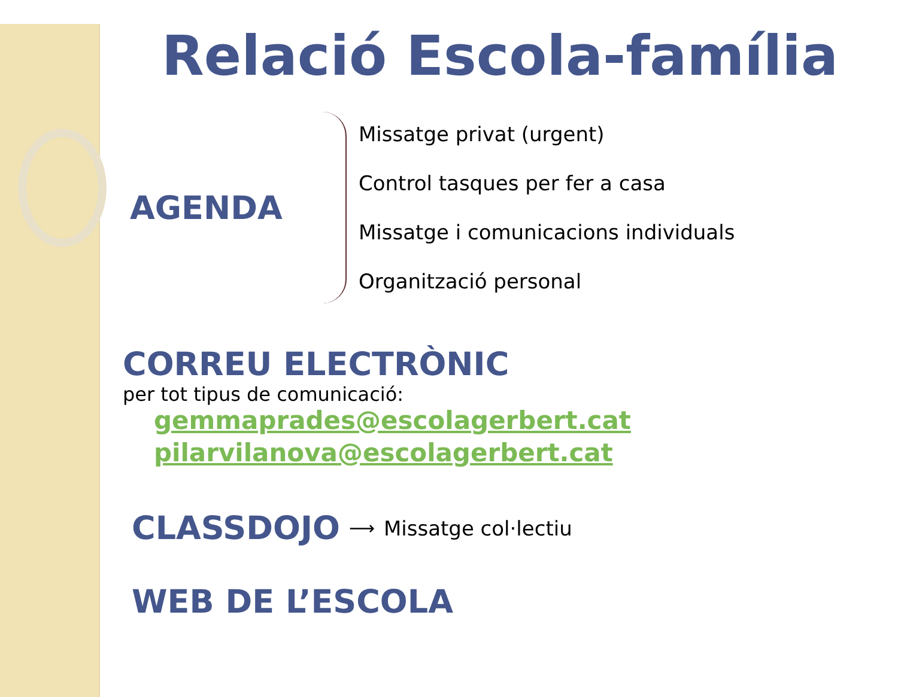Relació Escola-família
AGENDA
Missatge privat (urgent)
Control tasques per fer a casa
Missatge i comunicacions individuals
Organització personal
CORREU ELECTRÒNIC
per tot tipus de comunicació:
gemmaprades@escolagerbert.cat
pilarvilanova@escolagerbert.cat
CLASSDOJO ⟶ Missatge col·lectiu
WEB DE L’ESCOLA